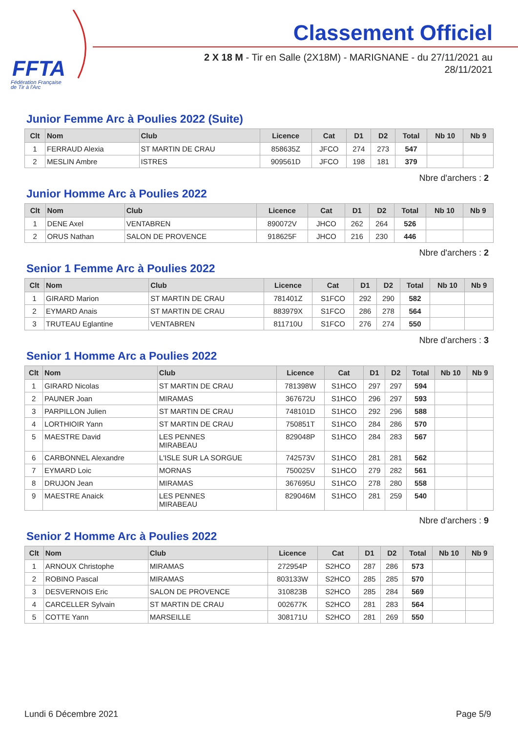FFTA
Fédération Française
de Tir à l'Arc
Classement Officiel
2 X 18 M - Tir en Salle (2X18M) - MARIGNANE - du 27/11/2021 au 28/11/2021
Junior Femme Arc à Poulies 2022 (Suite)
| Clt | Nom | Club | Licence | Cat | D1 | D2 | Total | Nb 10 | Nb 9 |
| --- | --- | --- | --- | --- | --- | --- | --- | --- | --- |
| 1 | FERRAUD Alexia | ST MARTIN DE CRAU | 858635Z | JFCO | 274 | 273 | 547 | | |
| 2 | MESLIN Ambre | ISTRES | 909561D | JFCO | 198 | 181 | 379 | | |
Nbre d'archers : 2
Junior Homme Arc à Poulies 2022
| Clt | Nom | Club | Licence | Cat | D1 | D2 | Total | Nb 10 | Nb 9 |
| --- | --- | --- | --- | --- | --- | --- | --- | --- | --- |
| 1 | DENE Axel | VENTABREN | 890072V | JHCO | 262 | 264 | 526 | | |
| 2 | ORUS Nathan | SALON DE PROVENCE | 918625F | JHCO | 216 | 230 | 446 | | |
Nbre d'archers : 2
Senior 1 Femme Arc à Poulies 2022
| Clt | Nom | Club | Licence | Cat | D1 | D2 | Total | Nb 10 | Nb 9 |
| --- | --- | --- | --- | --- | --- | --- | --- | --- | --- |
| 1 | GIRARD Marion | ST MARTIN DE CRAU | 781401Z | S1FCO | 292 | 290 | 582 | | |
| 2 | EYMARD Anais | ST MARTIN DE CRAU | 883979X | S1FCO | 286 | 278 | 564 | | |
| 3 | TRUTEAU Eglantine | VENTABREN | 811710U | S1FCO | 276 | 274 | 550 | | |
Nbre d'archers : 3
Senior 1 Homme Arc a Poulies 2022
| Clt | Nom | Club | Licence | Cat | D1 | D2 | Total | Nb 10 | Nb 9 |
| --- | --- | --- | --- | --- | --- | --- | --- | --- | --- |
| 1 | GIRARD Nicolas | ST MARTIN DE CRAU | 781398W | S1HCO | 297 | 297 | 594 | | |
| 2 | PAUNER Joan | MIRAMAS | 367672U | S1HCO | 296 | 297 | 593 | | |
| 3 | PARPILLON Julien | ST MARTIN DE CRAU | 748101D | S1HCO | 292 | 296 | 588 | | |
| 4 | LORTHIOIR Yann | ST MARTIN DE CRAU | 750851T | S1HCO | 284 | 286 | 570 | | |
| 5 | MAESTRE David | LES PENNES MIRABEAU | 829048P | S1HCO | 284 | 283 | 567 | | |
| 6 | CARBONNEL Alexandre | L'ISLE SUR LA SORGUE | 742573V | S1HCO | 281 | 281 | 562 | | |
| 7 | EYMARD Loic | MORNAS | 750025V | S1HCO | 279 | 282 | 561 | | |
| 8 | DRUJON Jean | MIRAMAS | 367695U | S1HCO | 278 | 280 | 558 | | |
| 9 | MAESTRE Anaick | LES PENNES MIRABEAU | 829046M | S1HCO | 281 | 259 | 540 | | |
Nbre d'archers : 9
Senior 2 Homme Arc à Poulies 2022
| Clt | Nom | Club | Licence | Cat | D1 | D2 | Total | Nb 10 | Nb 9 |
| --- | --- | --- | --- | --- | --- | --- | --- | --- | --- |
| 1 | ARNOUX Christophe | MIRAMAS | 272954P | S2HCO | 287 | 286 | 573 | | |
| 2 | ROBINO Pascal | MIRAMAS | 803133W | S2HCO | 285 | 285 | 570 | | |
| 3 | DESVERNOIS Eric | SALON DE PROVENCE | 310823B | S2HCO | 285 | 284 | 569 | | |
| 4 | CARCELLER Sylvain | ST MARTIN DE CRAU | 002677K | S2HCO | 281 | 283 | 564 | | |
| 5 | COTTE Yann | MARSEILLE | 308171U | S2HCO | 281 | 269 | 550 | | |
Lundi 6 Décembre 2021 Page 5/9